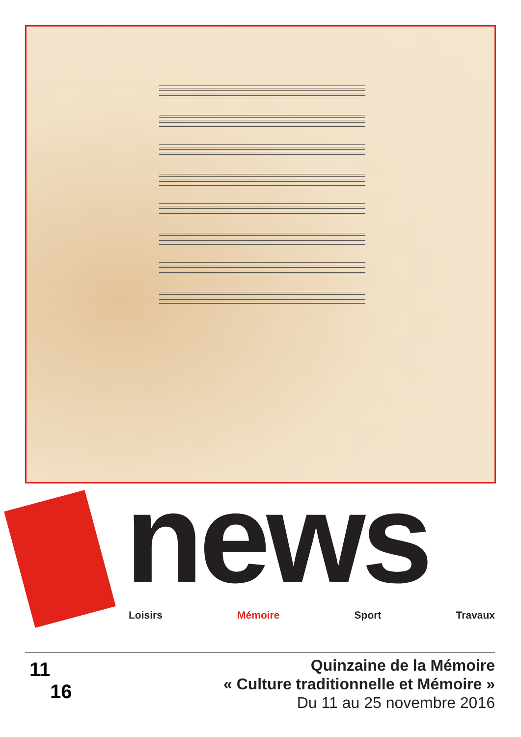news Loisirs Mémoire Sport Travaux
11
16
Quinzaine de la Mémoire
« Culture traditionnelle et Mémoire »
Du 11 au 25 novembre 2016